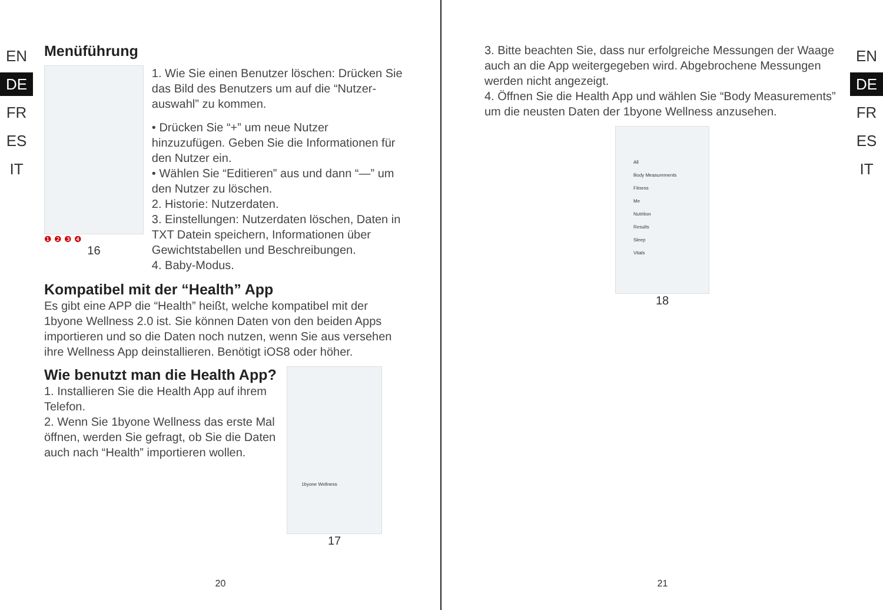EN
DE
FR
ES
IT
Menüführung
❶ ❷ ❸ ❹
16
1. Wie Sie einen Benutzer löschen: Drücken Sie das Bild des Benutzers um auf die “Nutzer-auswahl” zu kommen.
• Drücken Sie “+” um neue Nutzer hinzuzufügen. Geben Sie die Informationen für den Nutzer ein.
• Wählen Sie “Editieren” aus und dann “—” um den Nutzer zu löschen.
2. Historie: Nutzerdaten.
3. Einstellungen: Nutzerdaten löschen, Daten in TXT Datein speichern, Informationen über Gewichtstabellen und Beschreibungen.
4. Baby-Modus.
Kompatibel mit der “Health” App
Es gibt eine APP die “Health” heißt, welche kompatibel mit der 1byone Wellness 2.0 ist. Sie können Daten von den beiden Apps importieren und so die Daten noch nutzen, wenn Sie aus versehen ihre Wellness App deinstallieren. Benötigt iOS8 oder höher.
Wie benutzt man die Health App?
1. Installieren Sie die Health App auf ihrem Telefon.
2. Wenn Sie 1byone Wellness das erste Mal öffnen, werden Sie gefragt, ob Sie die Daten auch nach “Health” importieren wollen.
1byone Wellness
17
20
3. Bitte beachten Sie, dass nur erfolgreiche Messungen der Waage auch an die App weitergegeben wird. Abgebrochene Messungen werden nicht angezeigt.
4. Öffnen Sie die Health App und wählen Sie “Body Measurements” um die neusten Daten der 1byone Wellness anzusehen.
All
Body Measurements
Fitness
Me
Nutrition
Results
Sleep
Vitals
18
EN
DE
FR
ES
IT
21